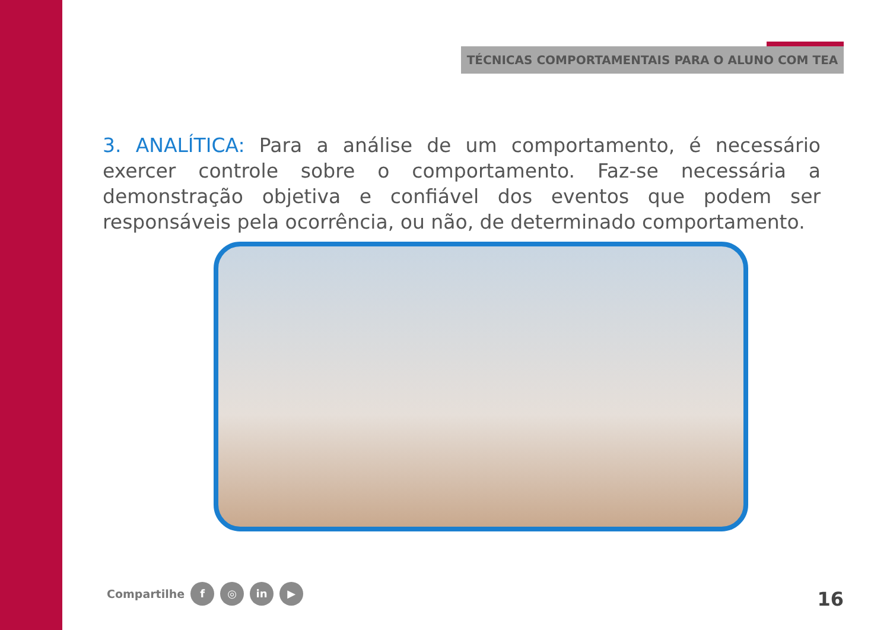TÉCNICAS COMPORTAMENTAIS PARA O ALUNO COM TEA
3. ANALÍTICA: Para a análise de um comportamento, é necessário exercer controle sobre o comportamento. Faz-se necessária a demonstração objetiva e confiável dos eventos que podem ser responsáveis pela ocorrência, ou não, de determinado comportamento.
Compartilhe f ◎ in ▶ 16